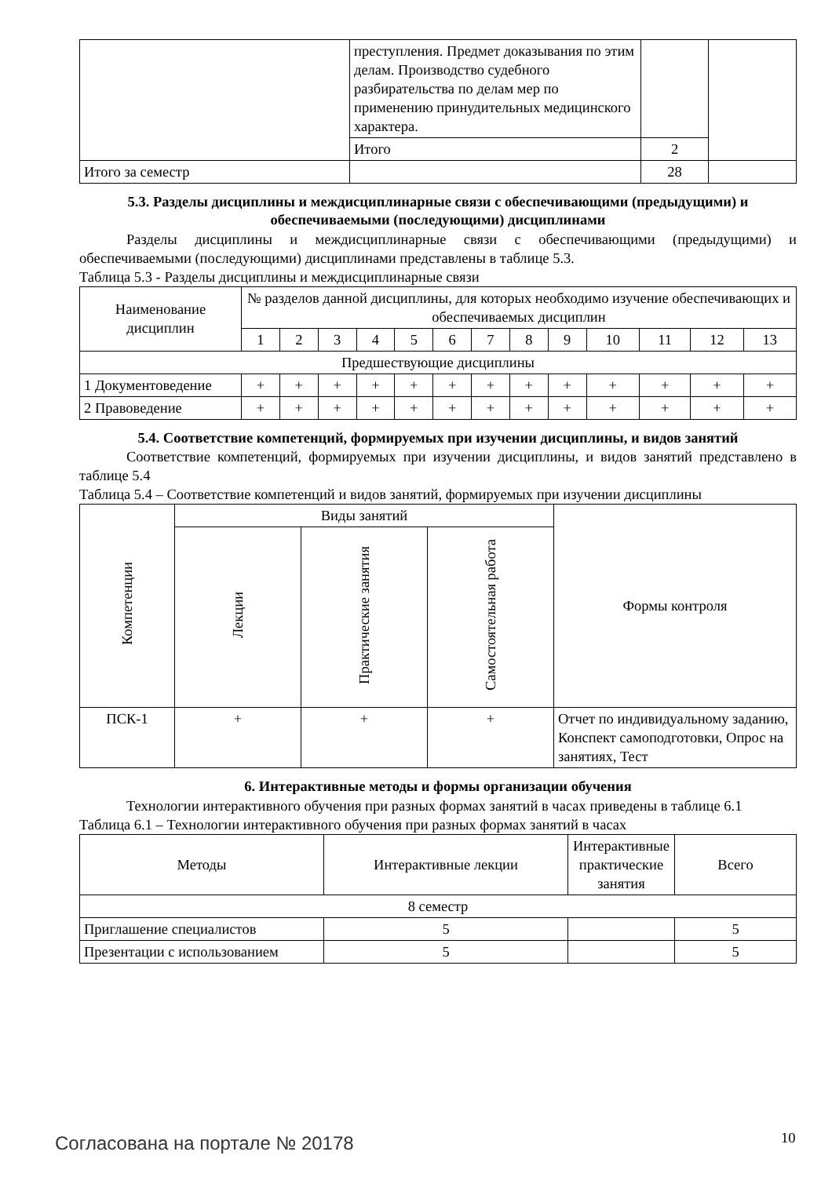| | преступления. Предмет доказывания по этим делам. Производство судебного разбирательства по делам мер по применению принудительных медицинского характера. | | |
| | Итого | 2 | |
| Итого за семестр | | 28 | |
5.3. Разделы дисциплины и междисциплинарные связи с обеспечивающими (предыдущими) и обеспечиваемыми (последующими) дисциплинами
Разделы дисциплины и междисциплинарные связи с обеспечивающими (предыдущими) и обеспечиваемыми (последующими) дисциплинами представлены в таблице 5.3.
Таблица 5.3 - Разделы дисциплины и междисциплинарные связи
| Наименование дисциплин | № разделов данной дисциплины, для которых необходимо изучение обеспечивающих и обеспечиваемых дисциплин | | | | | | | | | | | | |
| --- | --- | --- | --- | --- | --- | --- | --- | --- | --- | --- | --- | --- | --- |
| | 1 | 2 | 3 | 4 | 5 | 6 | 7 | 8 | 9 | 10 | 11 | 12 | 13 |
| Предшествующие дисциплины | | | | | | | | | | | | | |
| 1 Документоведение | + | + | + | + | + | + | + | + | + | + | + | + | + |
| 2 Правоведение | + | + | + | + | + | + | + | + | + | + | + | + | + |
5.4. Соответствие компетенций, формируемых при изучении дисциплины, и видов занятий
Соответствие компетенций, формируемых при изучении дисциплины, и видов занятий представлено в таблице 5.4
Таблица 5.4 – Соответствие компетенций и видов занятий, формируемых при изучении дисциплины
| Компетенции | Виды занятий | | | Формы контроля |
| --- | --- | --- | --- | --- |
| | Лекции | Практические занятия | Самостоятельная работа | |
| ПСК-1 | + | + | + | Отчет по индивидуальному заданию, Конспект самоподготовки, Опрос на занятиях, Тест |
6. Интерактивные методы и формы организации обучения
Технологии интерактивного обучения при разных формах занятий в часах приведены в таблице 6.1
Таблица 6.1 – Технологии интерактивного обучения при разных формах занятий в часах
| Методы | Интерактивные лекции | Интерактивные практические занятия | Всего |
| --- | --- | --- | --- |
| 8 семестр | | | |
| Приглашение специалистов | 5 | | 5 |
| Презентации с использованием | 5 | | 5 |
Согласована на портале № 20178 10